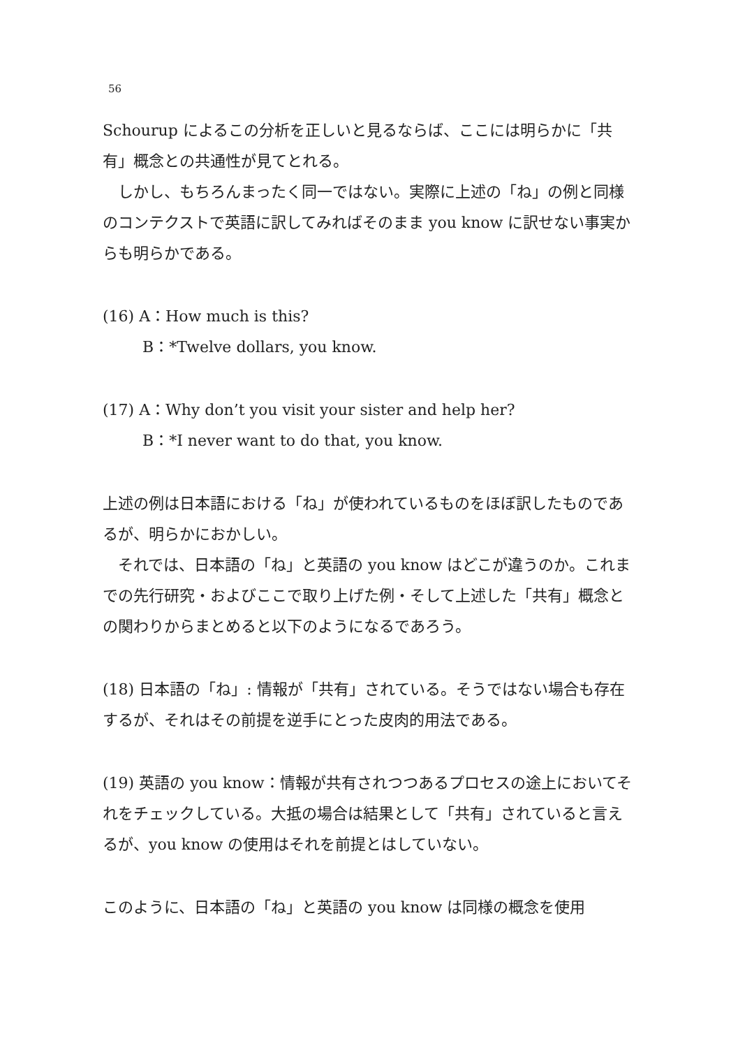56
Schourup によるこの分析を正しいと見るならば、ここには明らかに「共有」概念との共通性が見てとれる。
しかし、もちろんまったく同一ではない。実際に上述の「ね」の例と同様のコンテクストで英語に訳してみればそのまま you know に訳せない事実からも明らかである。
(16) A：How much is this?
B：*Twelve dollars, you know.
(17) A：Why don’t you visit your sister and help her?
B：*I never want to do that, you know.
上述の例は日本語における「ね」が使われているものをほぼ訳したものであるが、明らかにおかしい。
それでは、日本語の「ね」と英語の you know はどこが違うのか。これまでの先行研究・およびここで取り上げた例・そして上述した「共有」概念との関わりからまとめると以下のようになるであろう。
(18) 日本語の「ね」: 情報が「共有」されている。そうではない場合も存在するが、それはその前提を逆手にとった皮肉的用法である。
(19) 英語の you know：情報が共有されつつあるプロセスの途上においてそれをチェックしている。大抵の場合は結果として「共有」されていると言えるが、you know の使用はそれを前提とはしていない。
このように、日本語の「ね」と英語の you know は同様の概念を使用